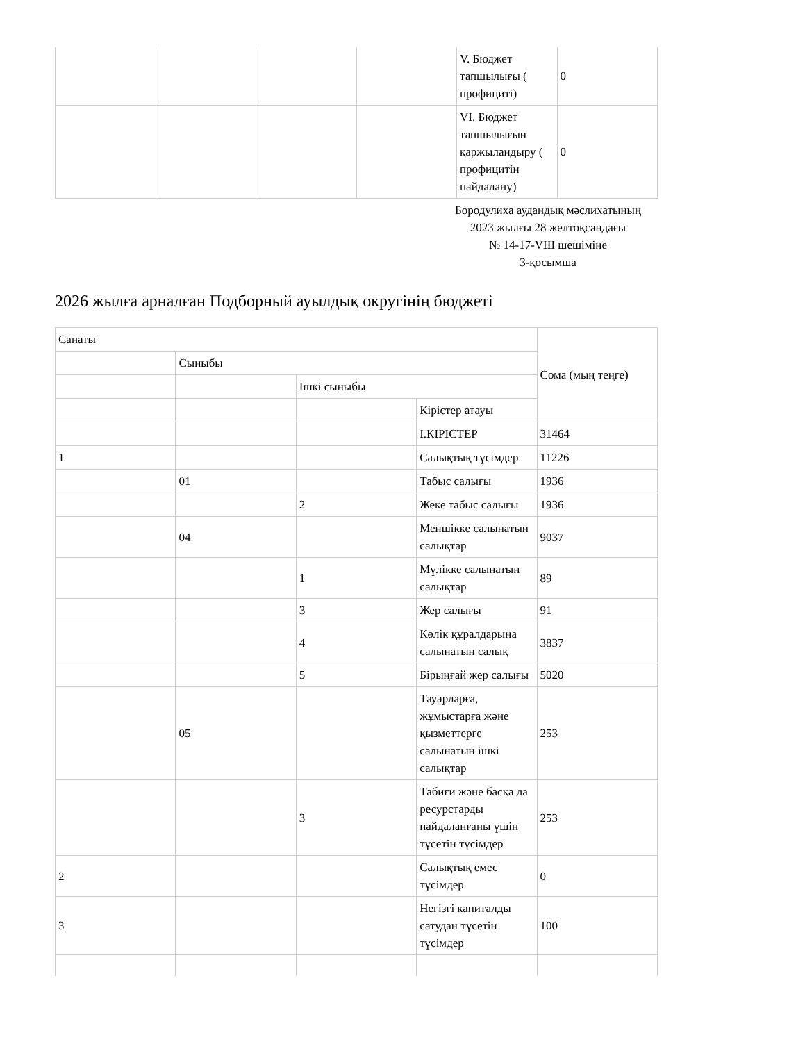| | | | | V. Бюджет тапшылығы ( профициті) | 0 |
| | | | | VI. Бюджет тапшылығын қаржыландыру ( профицитін пайдалану) | 0 |
Бородулиха аудандық мәслихатының
2023 жылғы 28 желтоқсандағы
№ 14-17-VIII шешіміне
3-қосымша
2026 жылға арналған Подборный ауылдық округінің бюджеті
| Санаты | | | | Сома (мың теңге) |
| --- | --- | --- | --- | --- |
| | Сыныбы | | | |
| | | Ішкі сыныбы | | |
| | | | Кірістер атауы | |
| | | | I.КІРІСТЕР | 31464 |
| 1 | | | Салықтық түсімдер | 11226 |
| | 01 | | Табыс салығы | 1936 |
| | | 2 | Жеке табыс салығы | 1936 |
| | 04 | | Меншікке салынатын салықтар | 9037 |
| | | 1 | Мүлікке салынатын салықтар | 89 |
| | | 3 | Жер салығы | 91 |
| | | 4 | Көлік құралдарына салынатын салық | 3837 |
| | | 5 | Бірыңғай жер салығы | 5020 |
| | 05 | | Тауарларға, жұмыстарға және қызметтерге салынатын ішкі салықтар | 253 |
| | | 3 | Табиғи және басқа да ресурстарды пайдаланғаны үшін түсетін түсімдер | 253 |
| 2 | | | Салықтық емес түсімдер | 0 |
| 3 | | | Негізгі капиталды сатудан түсетін түсімдер | 100 |